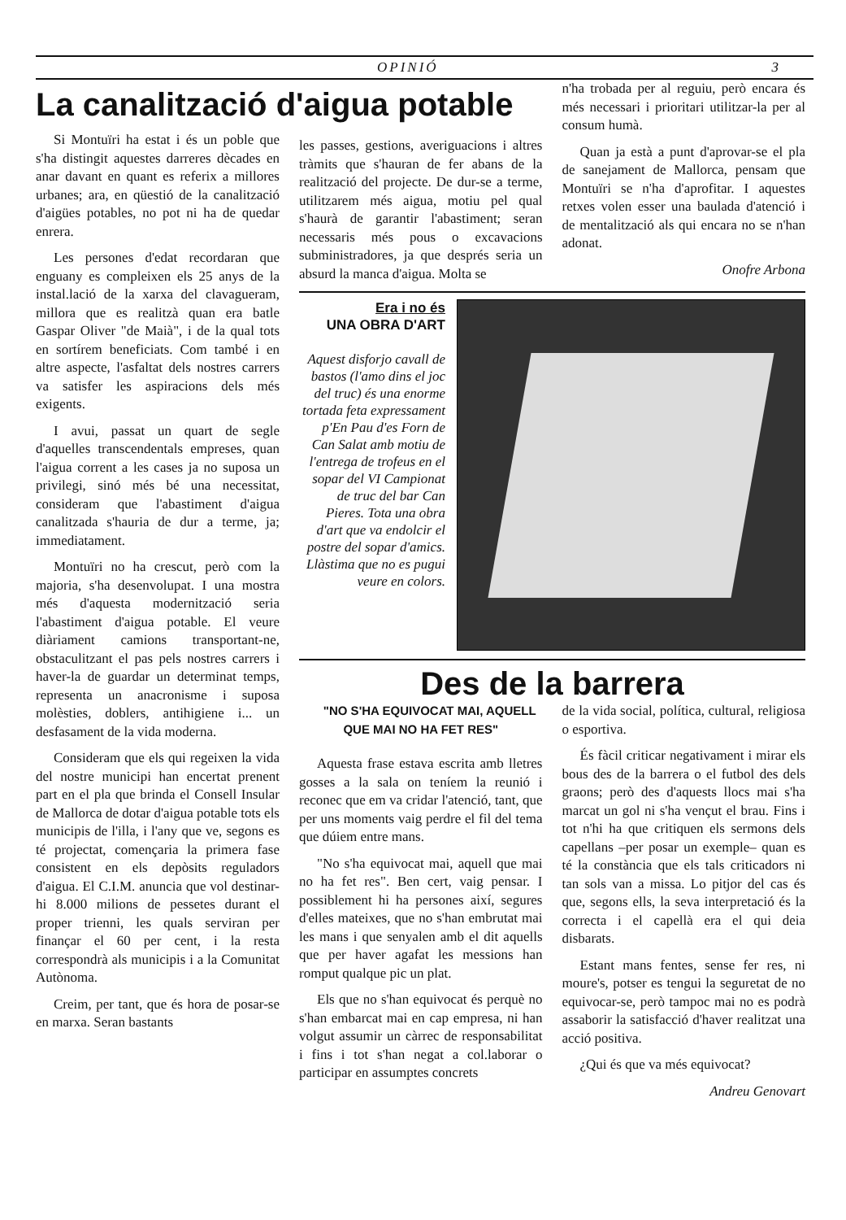OPINIÓ 3
La canalització d'aigua potable
Si Montuïri ha estat i és un poble que s'ha distingit aquestes darreres dècades en anar davant en quant es referix a millores urbanes; ara, en qüestió de la canalització d'aigües potables, no pot ni ha de quedar enrera.
Les persones d'edat recordaran que enguany es compleixen els 25 anys de la instal.lació de la xarxa del clavagueram, millora que es realitzà quan era batle Gaspar Oliver "de Maià", i de la qual tots en sortírem beneficiats. Com també i en altre aspecte, l'asfaltat dels nostres carrers va satisfer les aspiracions dels més exigents.
I avui, passat un quart de segle d'aquelles transcendentals empreses, quan l'aigua corrent a les cases ja no suposa un privilegi, sinó més bé una necessitat, consideram que l'abastiment d'aigua canalitzada s'hauria de dur a terme, ja; immediatament.
Montuïri no ha crescut, però com la majoria, s'ha desenvolupat. I una mostra més d'aquesta modernització seria l'abastiment d'aigua potable. El veure diàriament camions transportant-ne, obstaculitzant el pas pels nostres carrers i haver-la de guardar un determinat temps, representa un anacronisme i suposa molèsties, doblers, antihigiene i... un desfasament de la vida moderna.
Consideram que els qui regeixen la vida del nostre municipi han encertat prenent part en el pla que brinda el Consell Insular de Mallorca de dotar d'aigua potable tots els municipis de l'illa, i l'any que ve, segons es té projectat, començaria la primera fase consistent en els depòsits reguladors d'aigua. El C.I.M. anuncia que vol destinar-hi 8.000 milions de pessetes durant el proper trienni, les quals serviran per finançar el 60 per cent, i la resta correspondrà als municipis i a la Comunitat Autònoma.
Creim, per tant, que és hora de posar-se en marxa. Seran bastants
les passes, gestions, averiguacions i altres tràmits que s'hauran de fer abans de la realització del projecte. De dur-se a terme, utilitzarem més aigua, motiu pel qual s'haurà de garantir l'abastiment; seran necessaris més pous o excavacions subministradores, ja que després seria un absurd la manca d'aigua. Molta se
n'ha trobada per al reguiu, però encara és més necessari i prioritari utilitzar-la per al consum humà.
Quan ja està a punt d'aprovar-se el pla de sanejament de Mallorca, pensam que Montuïri se n'ha d'aprofitar. I aquestes retxes volen esser una baulada d'atenció i de mentalització als qui encara no se n'han adonat.
Onofre Arbona
Era i no és
UNA OBRA D'ART
Aquest disforjo cavall de bastos (l'amo dins el joc del truc) és una enorme tortada feta expressament p'En Pau d'es Forn de Can Salat amb motiu de l'entrega de trofeus en el sopar del VI Campionat de truc del bar Can Pieres. Tota una obra d'art que va endolcir el postre del sopar d'amics. Llàstima que no es pugui veure en colors.
Des de la barrera
"NO S'HA EQUIVOCAT MAI, AQUELL QUE MAI NO HA FET RES"
Aquesta frase estava escrita amb lletres gosses a la sala on teníem la reunió i reconec que em va cridar l'atenció, tant, que per uns moments vaig perdre el fil del tema que dúiem entre mans.
"No s'ha equivocat mai, aquell que mai no ha fet res". Ben cert, vaig pensar. I possiblement hi ha persones així, segures d'elles mateixes, que no s'han embrutat mai les mans i que senyalen amb el dit aquells que per haver agafat les messions han romput qualque pic un plat.
Els que no s'han equivocat és perquè no s'han embarcat mai en cap empresa, ni han volgut assumir un càrrec de responsabilitat i fins i tot s'han negat a col.laborar o participar en assumptes concrets
de la vida social, política, cultural, religiosa o esportiva.
És fàcil criticar negativament i mirar els bous des de la barrera o el futbol des dels graons; però des d'aquests llocs mai s'ha marcat un gol ni s'ha vençut el brau. Fins i tot n'hi ha que critiquen els sermons dels capellans –per posar un exemple– quan es té la constància que els tals criticadors ni tan sols van a missa. Lo pitjor del cas és que, segons ells, la seva interpretació és la correcta i el capellà era el qui deia disbarats.
Estant mans fentes, sense fer res, ni moure's, potser es tengui la seguretat de no equivocar-se, però tampoc mai no es podrà assaborir la satisfacció d'haver realitzat una acció positiva.
¿Qui és que va més equivocat?
Andreu Genovart